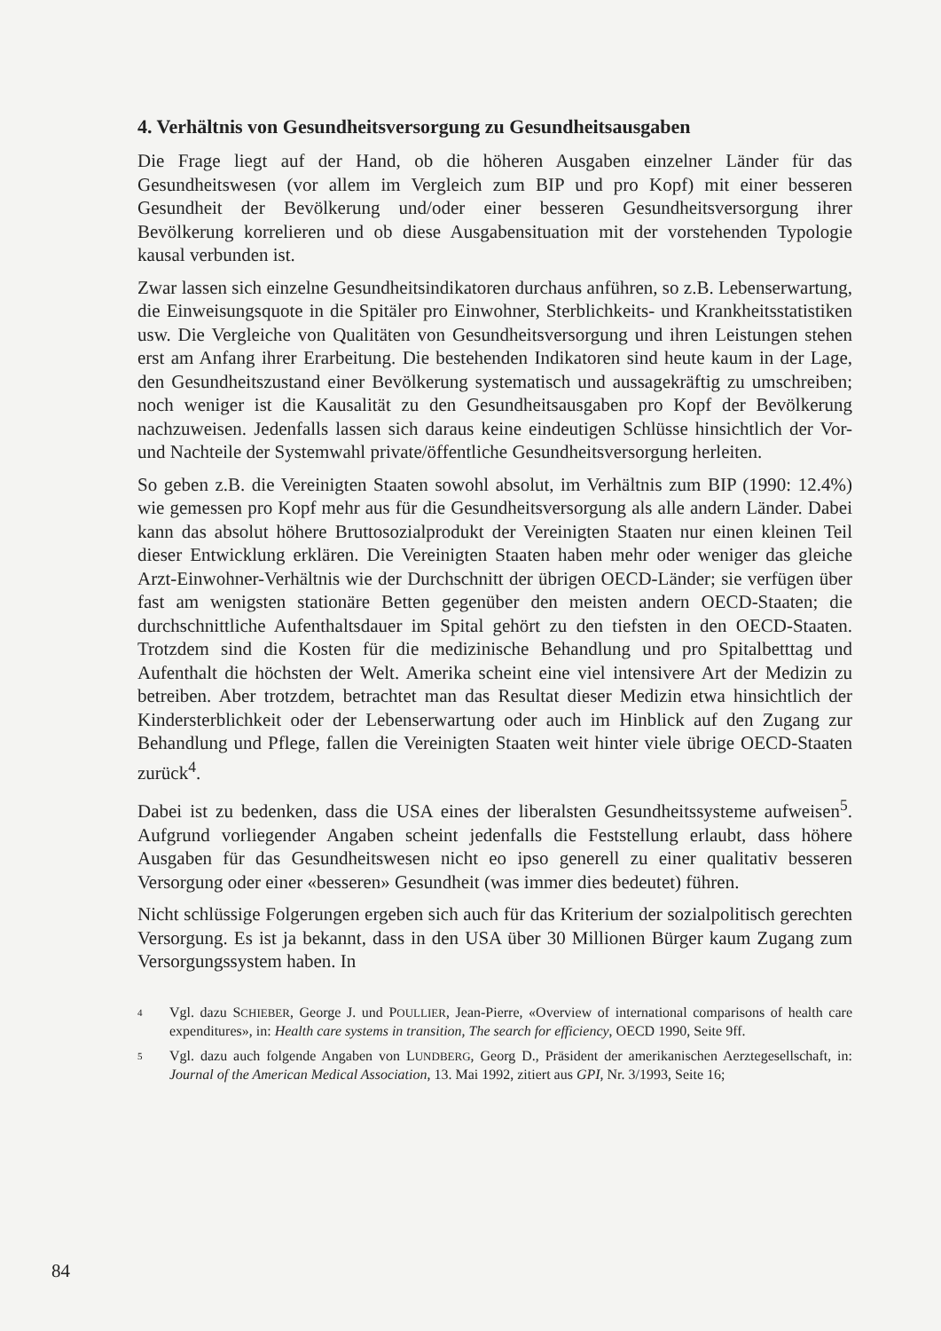4. Verhältnis von Gesundheitsversorgung zu Gesundheitsausgaben
Die Frage liegt auf der Hand, ob die höheren Ausgaben einzelner Länder für das Gesundheitswesen (vor allem im Vergleich zum BIP und pro Kopf) mit einer besseren Gesundheit der Bevölkerung und/oder einer besseren Gesundheitsversorgung ihrer Bevölkerung korrelieren und ob diese Ausgabensituation mit der vorstehenden Typologie kausal verbunden ist.
Zwar lassen sich einzelne Gesundheitsindikatoren durchaus anführen, so z.B. Lebenserwartung, die Einweisungsquote in die Spitäler pro Einwohner, Sterblichkeits- und Krankheitsstatistiken usw. Die Vergleiche von Qualitäten von Gesundheitsversorgung und ihren Leistungen stehen erst am Anfang ihrer Erarbeitung. Die bestehenden Indikatoren sind heute kaum in der Lage, den Gesundheitszustand einer Bevölkerung systematisch und aussagekräftig zu umschreiben; noch weniger ist die Kausalität zu den Gesundheitsausgaben pro Kopf der Bevölkerung nachzuweisen. Jedenfalls lassen sich daraus keine eindeutigen Schlüsse hinsichtlich der Vor- und Nachteile der Systemwahl private/öffentliche Gesundheitsversorgung herleiten.
So geben z.B. die Vereinigten Staaten sowohl absolut, im Verhältnis zum BIP (1990: 12.4%) wie gemessen pro Kopf mehr aus für die Gesundheitsversorgung als alle andern Länder. Dabei kann das absolut höhere Bruttosozialprodukt der Vereinigten Staaten nur einen kleinen Teil dieser Entwicklung erklären. Die Vereinigten Staaten haben mehr oder weniger das gleiche Arzt-Einwohner-Verhältnis wie der Durchschnitt der übrigen OECD-Länder; sie verfügen über fast am wenigsten stationäre Betten gegenüber den meisten andern OECD-Staaten; die durchschnittliche Aufenthaltsdauer im Spital gehört zu den tiefsten in den OECD-Staaten. Trotzdem sind die Kosten für die medizinische Behandlung und pro Spitalbetttag und Aufenthalt die höchsten der Welt. Amerika scheint eine viel intensivere Art der Medizin zu betreiben. Aber trotzdem, betrachtet man das Resultat dieser Medizin etwa hinsichtlich der Kindersterblichkeit oder der Lebenserwartung oder auch im Hinblick auf den Zugang zur Behandlung und Pflege, fallen die Vereinigten Staaten weit hinter viele übrige OECD-Staaten zurück<sup>4</sup>.
Dabei ist zu bedenken, dass die USA eines der liberalsten Gesundheitssysteme aufweisen<sup>5</sup>. Aufgrund vorliegender Angaben scheint jedenfalls die Feststellung erlaubt, dass höhere Ausgaben für das Gesundheitswesen nicht eo ipso generell zu einer qualitativ besseren Versorgung oder einer «besseren» Gesundheit (was immer dies bedeutet) führen.
Nicht schlüssige Folgerungen ergeben sich auch für das Kriterium der sozialpolitisch gerechten Versorgung. Es ist ja bekannt, dass in den USA über 30 Millionen Bürger kaum Zugang zum Versorgungssystem haben. In
4 Vgl. dazu SCHIEBER, George J. und POULLIER, Jean-Pierre, «Overview of international comparisons of health care expenditures», in: Health care systems in transition, The search for efficiency, OECD 1990, Seite 9ff.
5 Vgl. dazu auch folgende Angaben von LUNDBERG, Georg D., Präsident der amerikanischen Aerztegesellschaft, in: Journal of the American Medical Association, 13. Mai 1992, zitiert aus GPI, Nr. 3/1993, Seite 16;
84